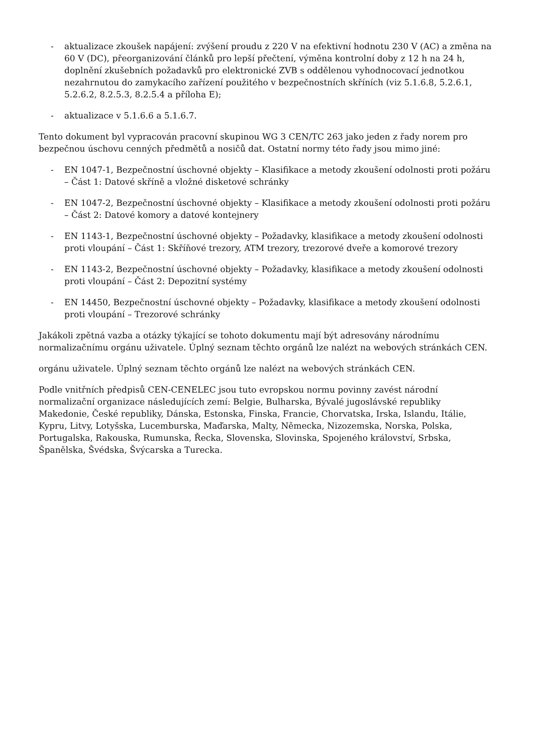- aktualizace zkoušek napájení: zvýšení proudu z 220 V na efektivní hodnotu 230 V (AC) a změna na 60 V (DC), přeorganizování článků pro lepší přečtení, výměna kontrolní doby z 12 h na 24 h, doplnění zkušebních požadavků pro elektronické ZVB s oddělenou vyhodnocovací jednotkou nezahrnutou do zamykacího zařízení použitého v bezpečnostních skříních (viz 5.1.6.8, 5.2.6.1, 5.2.6.2, 8.2.5.3, 8.2.5.4 a příloha E);
- aktualizace v 5.1.6.6 a 5.1.6.7.
Tento dokument byl vypracován pracovní skupinou WG 3 CEN/TC 263 jako jeden z řady norem pro bezpečnou úschovu cenných předmětů a nosičů dat. Ostatní normy této řady jsou mimo jiné:
- EN 1047-1, Bezpečnostní úschovné objekty – Klasifikace a metody zkoušení odolnosti proti požáru – Část 1: Datové skříně a vložné disketové schránky
- EN 1047-2, Bezpečnostní úschovné objekty – Klasifikace a metody zkoušení odolnosti proti požáru – Část 2: Datové komory a datové kontejnery
- EN 1143-1, Bezpečnostní úschovné objekty – Požadavky, klasifikace a metody zkoušení odolnosti proti vloupání – Část 1: Skříňové trezory, ATM trezory, trezorové dveře a komorové trezory
- EN 1143-2, Bezpečnostní úschovné objekty – Požadavky, klasifikace a metody zkoušení odolnosti proti vloupání – Část 2: Depozitní systémy
- EN 14450, Bezpečnostní úschovné objekty – Požadavky, klasifikace a metody zkoušení odolnosti proti vloupání – Trezorové schránky
Jakákoli zpětná vazba a otázky týkající se tohoto dokumentu mají být adresovány národnímu normalizačnímu orgánu uživatele. Úplný seznam těchto orgánů lze nalézt na webových stránkách CEN.
orgánu uživatele. Úplný seznam těchto orgánů lze nalézt na webových stránkách CEN.
Podle vnitřních předpisů CEN-CENELEC jsou tuto evropskou normu povinny zavést národní normalizační organizace následujících zemí: Belgie, Bulharska, Bývalé jugoslávské republiky Makedonie, České republiky, Dánska, Estonska, Finska, Francie, Chorvatska, Irska, Islandu, Itálie, Kypru, Litvy, Lotyšska, Lucemburska, Maďarska, Malty, Německa, Nizozemska, Norska, Polska, Portugalska, Rakouska, Rumunska, Řecka, Slovenska, Slovinska, Spojeného království, Srbska, Španělska, Švédska, Švýcarska a Turecka.